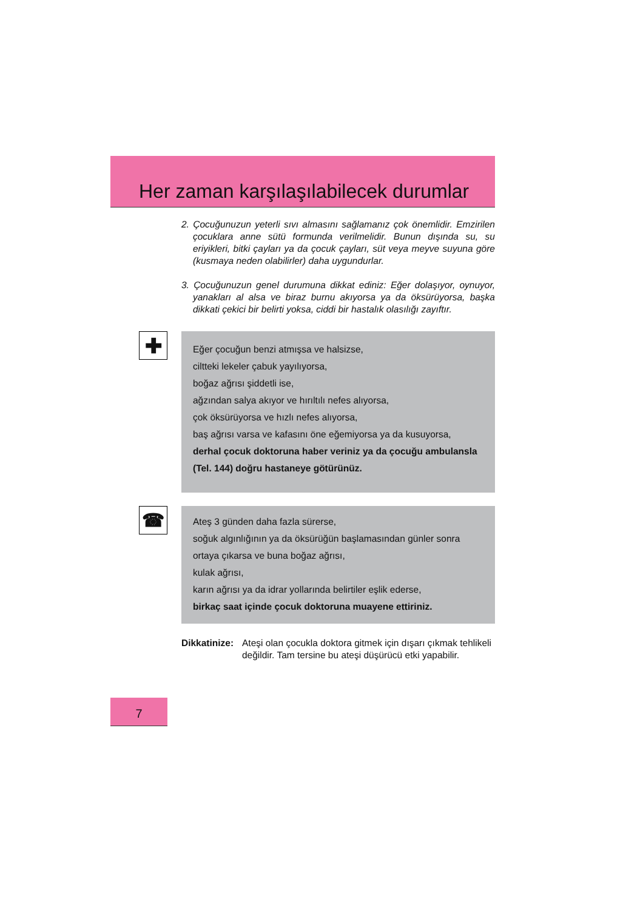Her zaman karşılaşılabilecek durumlar
2. Çocuğunuzun yeterli sıvı almasını sağlamanız çok önemlidir. Emziri­len çocuklara anne sütü formunda verilmelidir. Bunun dışında su, su eriyikleri, bitki çayları ya da çocuk çayları, süt veya meyve suyuna göre (kusmaya neden olabilirler) daha uygundurlar.
3. Çocuğunuzun genel durumuna dikkat ediniz: Eğer dolaşıyor, oynuyor, yanakları al alsa ve biraz burnu akıyorsa ya da öksürüyorsa, başka dikkati çekici bir belirti yoksa, ciddi bir hastalık olasılığı zayıftır.
✚
Eğer çocuğun benzi atmışsa ve halsizse,
ciltteki lekeler çabuk yayılıyorsa,
boğaz ağrısı şiddetli ise,
ağzından salya akıyor ve hırıltılı nefes alıyorsa,
çok öksürüyorsa ve hızlı nefes alıyorsa,
baş ağrısı varsa ve kafasını öne eğemiyorsa ya da kusuyorsa,
derhal çocuk doktoruna haber veriniz ya da çocuğu ambulansla (Tel. 144) doğru hastaneye götürünüz.
☎
Ateş 3 günden daha fazla sürerse,
soğuk algınlığının ya da öksürüğün başlamasından günler sonra ortaya çıkarsa ve buna boğaz ağrısı,
kulak ağrısı,
karın ağrısı ya da idrar yollarında belirtiler eşlik ederse,
birkaç saat içinde çocuk doktoruna muayene ettiriniz.
Dikkatinize: Ateşi olan çocukla doktora gitmek için dışarı çıkmak tehlikeli değildir. Tam tersine bu ateşi düşürücü etki yapabilir.
7